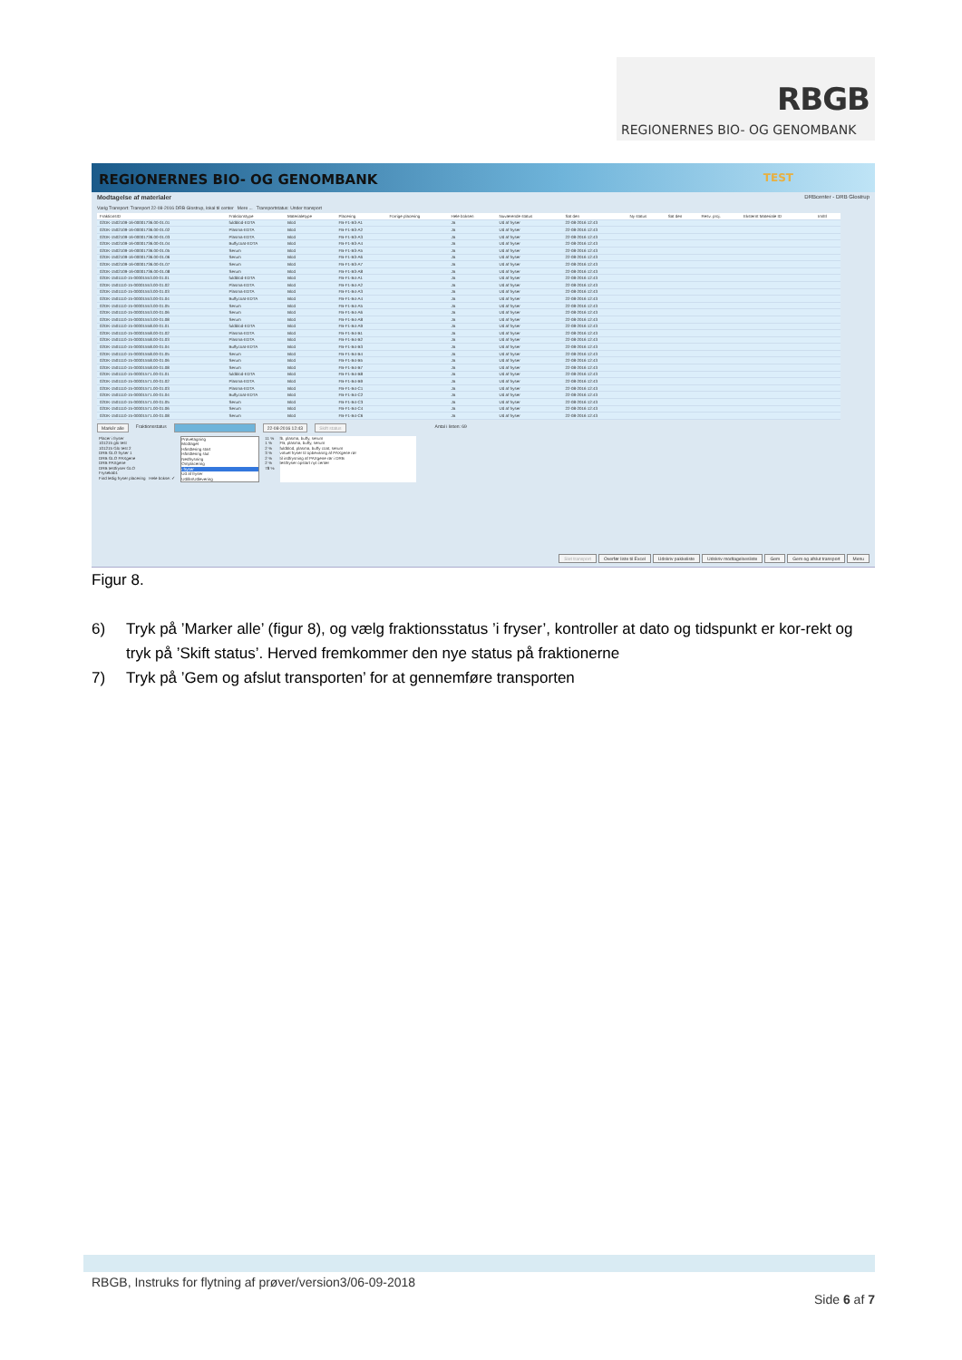RBGB
REGIONERNES BIO- OG GENOMBANK
REGIONERNES BIO- OG GENOMBANK TEST
Modtagelse af materialer DRBcenter - DRB Glostrup
Vælg Transport: Transport 22-08-2016 DRB Glostrup, lokal til center Mere ... Transportstatus: Under transport
| FraktionsID | Fraktionstype | Materialetype | Placering | Forrige placering | Hele boksen | Nuværende status | Sat den | Ny status | Sat den | Resv. proj. | Eksternt Materiale ID | Im/El |
| --- | --- | --- | --- | --- | --- | --- | --- | --- | --- | --- | --- | --- |
| 02DK-1502109-16-00001736.00-01.01 | fuldblod-EDTA | Blod | FB-F1-B3-A1 | | Ja | Ud af fryser | 22-08-2016 12:43 | | | | | |
| 02DK-1502109-16-00001736.00-01.02 | Plasma-EDTA | Blod | FB-F1-B3-A2 | | Ja | Ud af fryser | 22-08-2016 12:43 | | | | | |
| 02DK-1502109-16-00001736.00-01.03 | Plasma-EDTA | Blod | FB-F1-B3-A3 | | Ja | Ud af fryser | 22-08-2016 12:43 | | | | | |
| 02DK-1502109-16-00001736.00-01.04 | Buffycoat-EDTA | Blod | FB-F1-B3-A4 | | Ja | Ud af fryser | 22-08-2016 12:43 | | | | | |
| 02DK-1502109-16-00001736.00-01.05 | Serum | Blod | FB-F1-B3-A5 | | Ja | Ud af fryser | 22-08-2016 12:43 | | | | | |
| 02DK-1502109-16-00001736.00-01.06 | Serum | Blod | FB-F1-B3-A6 | | Ja | Ud af fryser | 22-08-2016 12:43 | | | | | |
| 02DK-1502109-16-00001736.00-01.07 | Serum | Blod | FB-F1-B3-A7 | | Ja | Ud af fryser | 22-08-2016 12:43 | | | | | |
| 02DK-1502109-16-00001736.00-01.08 | Serum | Blod | FB-F1-B3-A8 | | Ja | Ud af fryser | 22-08-2016 12:43 | | | | | |
| 02DK-1501110-15-00001553.00-01.01 | fuldblod-EDTA | Blod | FB-F1-B4-A1 | | Ja | Ud af fryser | 22-08-2016 12:43 | | | | | |
| 02DK-1501110-15-00001553.00-01.02 | Plasma-EDTA | Blod | FB-F1-B4-A2 | | Ja | Ud af fryser | 22-08-2016 12:43 | | | | | |
| 02DK-1501110-15-00001553.00-01.03 | Plasma-EDTA | Blod | FB-F1-B4-A3 | | Ja | Ud af fryser | 22-08-2016 12:43 | | | | | |
| 02DK-1501110-15-00001553.00-01.04 | Buffycoat-EDTA | Blod | FB-F1-B4-A4 | | Ja | Ud af fryser | 22-08-2016 12:43 | | | | | |
| 02DK-1501110-15-00001553.00-01.05 | Serum | Blod | FB-F1-B4-A5 | | Ja | Ud af fryser | 22-08-2016 12:43 | | | | | |
| 02DK-1501110-15-00001553.00-01.06 | Serum | Blod | FB-F1-B4-A6 | | Ja | Ud af fryser | 22-08-2016 12:43 | | | | | |
| 02DK-1501110-15-00001553.00-01.08 | Serum | Blod | FB-F1-B4-A8 | | Ja | Ud af fryser | 22-08-2016 12:43 | | | | | |
| 02DK-1501110-15-00001558.00-01.01 | fuldblod-EDTA | Blod | FB-F1-B4-A9 | | Ja | Ud af fryser | 22-08-2016 12:43 | | | | | |
| 02DK-1501110-15-00001558.00-01.02 | Plasma-EDTA | Blod | FB-F1-B4-B1 | | Ja | Ud af fryser | 22-08-2016 12:43 | | | | | |
| 02DK-1501110-15-00001558.00-01.03 | Plasma-EDTA | Blod | FB-F1-B4-B2 | | Ja | Ud af fryser | 22-08-2016 12:43 | | | | | |
| 02DK-1501110-15-00001558.00-01.04 | Buffycoat-EDTA | Blod | FB-F1-B4-B3 | | Ja | Ud af fryser | 22-08-2016 12:43 | | | | | |
| 02DK-1501110-15-00001558.00-01.05 | Serum | Blod | FB-F1-B4-B4 | | Ja | Ud af fryser | 22-08-2016 12:43 | | | | | |
| 02DK-1501110-15-00001558.00-01.06 | Serum | Blod | FB-F1-B4-B5 | | Ja | Ud af fryser | 22-08-2016 12:43 | | | | | |
| 02DK-1501110-15-00001558.00-01.08 | Serum | Blod | FB-F1-B4-B7 | | Ja | Ud af fryser | 22-08-2016 12:43 | | | | | |
| 02DK-1501110-15-00001571.00-01.01 | fuldblod-EDTA | Blod | FB-F1-B4-B8 | | Ja | Ud af fryser | 22-08-2016 12:43 | | | | | |
| 02DK-1501110-15-00001571.00-01.02 | Plasma-EDTA | Blod | FB-F1-B4-B9 | | Ja | Ud af fryser | 22-08-2016 12:43 | | | | | |
| 02DK-1501110-15-00001571.00-01.03 | Plasma-EDTA | Blod | FB-F1-B4-C1 | | Ja | Ud af fryser | 22-08-2016 12:43 | | | | | |
| 02DK-1501110-15-00001571.00-01.04 | Buffycoat-EDTA | Blod | FB-F1-B4-C2 | | Ja | Ud af fryser | 22-08-2016 12:43 | | | | | |
| 02DK-1501110-15-00001571.00-01.05 | Serum | Blod | FB-F1-B4-C3 | | Ja | Ud af fryser | 22-08-2016 12:43 | | | | | |
| 02DK-1501110-15-00001571.00-01.06 | Serum | Blod | FB-F1-B4-C4 | | Ja | Ud af fryser | 22-08-2016 12:43 | | | | | |
| 02DK-1501110-15-00001571.00-01.08 | Serum | Blod | FB-F1-B4-C6 | | Ja | Ud af fryser | 22-08-2016 12:43 | | | | | |
Markér alle Fraktionsstatus 22-08-2016 12:43 Skift status Antal i listen: 69
Placer i fryser
101215 glo test
101215 Glo test 2
DRB GLO fryser 1
DRB GLO PAXgene
DRB PAXgene
DRB testfryser GLO
Frysekab1
Find ledig fryser placering Hele bokse: ✓
Prøvetagning
Modtaget
Håndtering start
Håndtering slut
Nedfrysning
Omplacering
i fryser
Ud af fryser
Udlån/Udlevering
11 %
1 %
2 %
3 %
2 %
2 %
78 %
fb, plasma, buffy, serum
FB, plasma, buffy, serum
fuldblod, plasma, buffy coat, serum
virtuel fryser til opbevaring af PAXgene rør
til indfrysning af PAXgene rør i DRB
testfryser opstart nyt center
Slet transport Overfør liste til Excel Udskriv pakkeliste Udskriv modtagelsesliste Gem Gem og afslut transport Menu
Figur 8.
6) Tryk på ’Marker alle’ (figur 8), og vælg fraktionsstatus ’i fryser’, kontroller at dato og tidspunkt er kor-rekt og tryk på ’Skift status’. Herved fremkommer den nye status på fraktionerne
7) Tryk på ’Gem og afslut transporten’ for at gennemføre transporten
RBGB, Instruks for flytning af prøver/version3/06-09-2018
Side 6 af 7